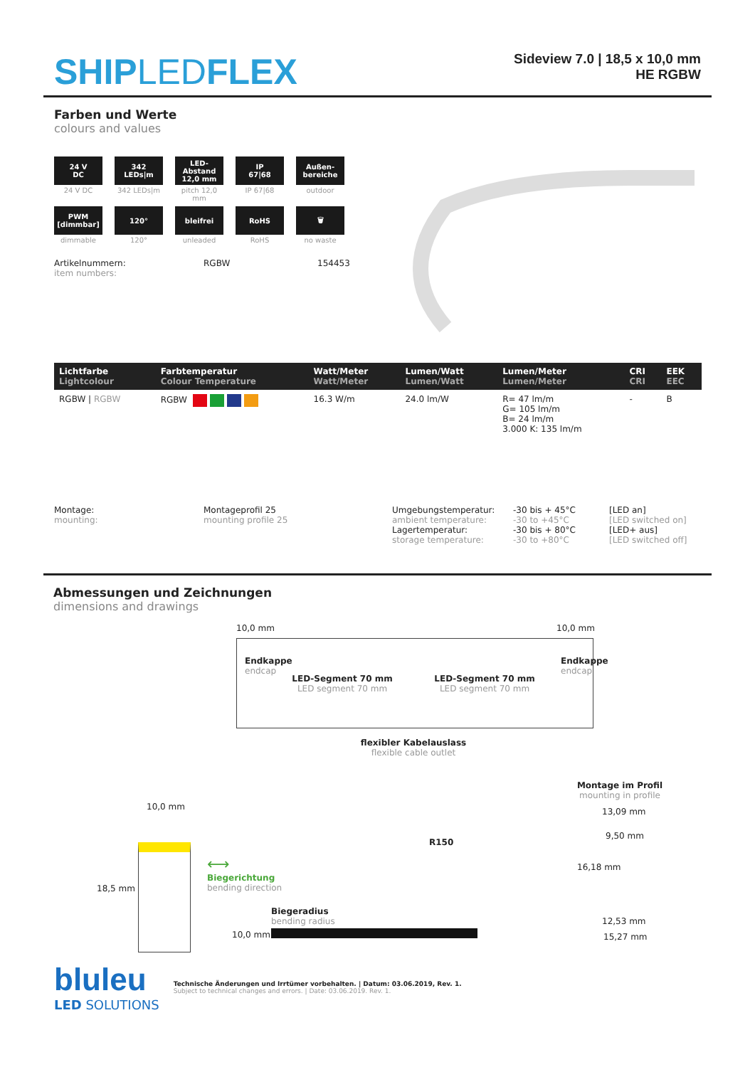SHIPLEDFLEX
Sideview 7.0 | 18,5 x 10,0 mm
HE RGBW
Farben und Werte
colours and values
24 V
DC
24 V DC
342
LEDs|m
342 LEDs|m
LED-Abstand
12,0 mm
pitch 12,0 mm
IP
67|68
IP 67|68
Außen-
bereiche
outdoor
PWM
[dimmbar]
dimmable
120°
120°
bleifrei
unleaded
RoHS
RoHS
🗑
no waste
Artikelnummern:
item numbers:
RGBW
154453
| Lichtfarbe Lightcolour | Farbtemperatur Colour Temperature | Watt/Meter Watt/Meter | Lumen/Watt Lumen/Watt | Lumen/Meter Lumen/Meter | CRI CRI | EEK EEC |
| --- | --- | --- | --- | --- | --- | --- |
| RGBW / RGBW | RGBW | 16.3 W/m | 24.0 lm/W | R= 47 lm/m G= 105 lm/m B= 24 lm/m 3.000 K: 135 lm/m | - | B |
Montage:
mounting:
Montageprofil 25
mounting profile 25
Umgebungstemperatur:
ambient temperature:
Lagertemperatur:
storage temperature:
-30 bis + 45°C
-30 to +45°C
-30 bis + 80°C
-30 to +80°C
[LED an]
[LED switched on]
[LED+ aus]
[LED switched off]
Abmessungen und Zeichnungen
dimensions and drawings
10,0 mm 10,0 mm
Endkappe
endcap
LED-Segment 70 mm
LED segment 70 mm
LED-Segment 70 mm
LED segment 70 mm
Endkappe
endcap
flexibler Kabelauslass
flexible cable outlet
Montage im Profil
mounting in profile
13,09 mm
9,50 mm
16,18 mm
12,53 mm
15,27 mm
10,0 mm
18,5 mm
⟷
Biegerichtung
bending direction
R150
Biegeradius
bending radius
10,0 mm
bluleu
LED SOLUTIONS
Technische Änderungen und Irrtümer vorbehalten. | Datum: 03.06.2019, Rev. 1.
Subject to technical changes and errors. | Date: 03.06.2019. Rev. 1.